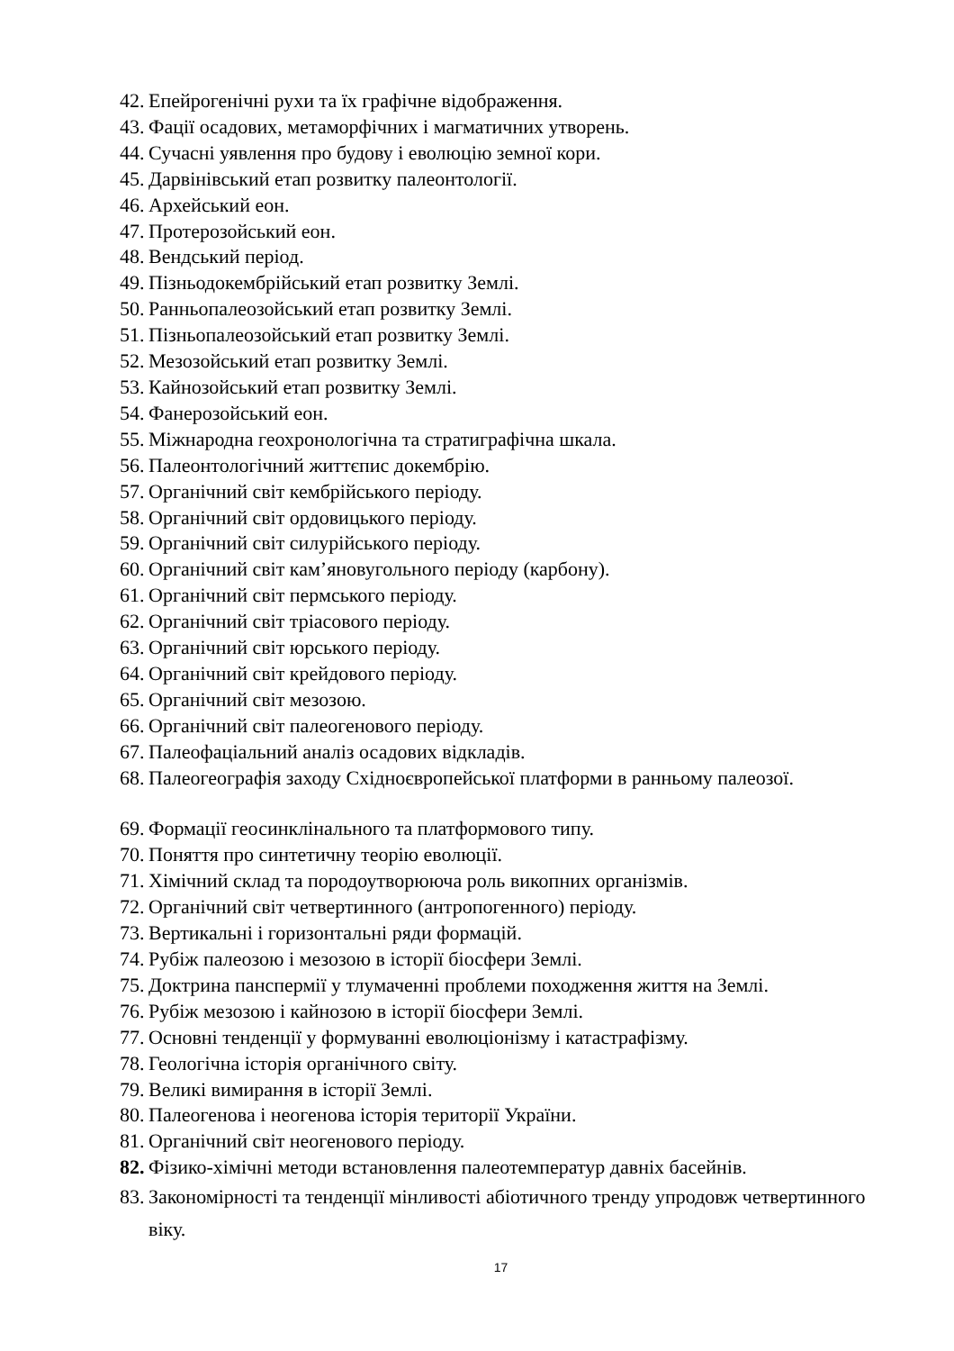42. Епейрогенічні рухи та їх графічне відображення.
43. Фації осадових, метаморфічних і магматичних утворень.
44. Сучасні уявлення про будову і еволюцію земної кори.
45. Дарвінівський етап розвитку палеонтології.
46. Архейський еон.
47. Протерозойський еон.
48. Вендський період.
49. Пізньодокембрійський етап розвитку Землі.
50. Ранньопалеозойський етап розвитку Землі.
51. Пізньопалеозойський етап розвитку Землі.
52. Мезозойський етап розвитку Землі.
53. Кайнозойський етап розвитку Землі.
54. Фанерозойський еон.
55. Міжнародна геохронологічна та стратиграфічна шкала.
56. Палеонтологічний життєпис докембрію.
57. Органічний світ кембрійського періоду.
58. Органічний світ ордовицького періоду.
59. Органічний світ силурійського періоду.
60. Органічний світ кам’яновугольного періоду (карбону).
61. Органічний світ пермського періоду.
62. Органічний світ тріасового періоду.
63. Органічний світ юрського періоду.
64. Органічний світ крейдового періоду.
65. Органічний світ мезозою.
66. Органічний світ палеогенового періоду.
67. Палеофаціальний аналіз осадових відкладів.
68. Палеогеографія заходу Східноєвропейської платформи в ранньому палеозої.
69. Формації геосинклінального та платформового типу.
70. Поняття про синтетичну теорію еволюції.
71. Хімічний склад та породоутворююча роль викопних організмів.
72. Органічний світ четвертинного (антропогенного) періоду.
73. Вертикальні і горизонтальні ряди формацій.
74. Рубіж палеозою і мезозою в історії біосфери Землі.
75. Доктрина панспермії у тлумаченні проблеми походження життя на Землі.
76. Рубіж мезозою і кайнозою в історії біосфери Землі.
77. Основні тенденції у формуванні еволюціонізму і катастрафізму.
78. Геологічна історія органічного світу.
79. Великі вимирання в історії Землі.
80. Палеогенова і неогенова історія території України.
81. Органічний світ неогенового періоду.
82. Фізико-хімічні методи встановлення палеотемператур давніх басейнів.
83. Закономірності та тенденції мінливості абіотичного тренду упродовж четвертинного віку.
17